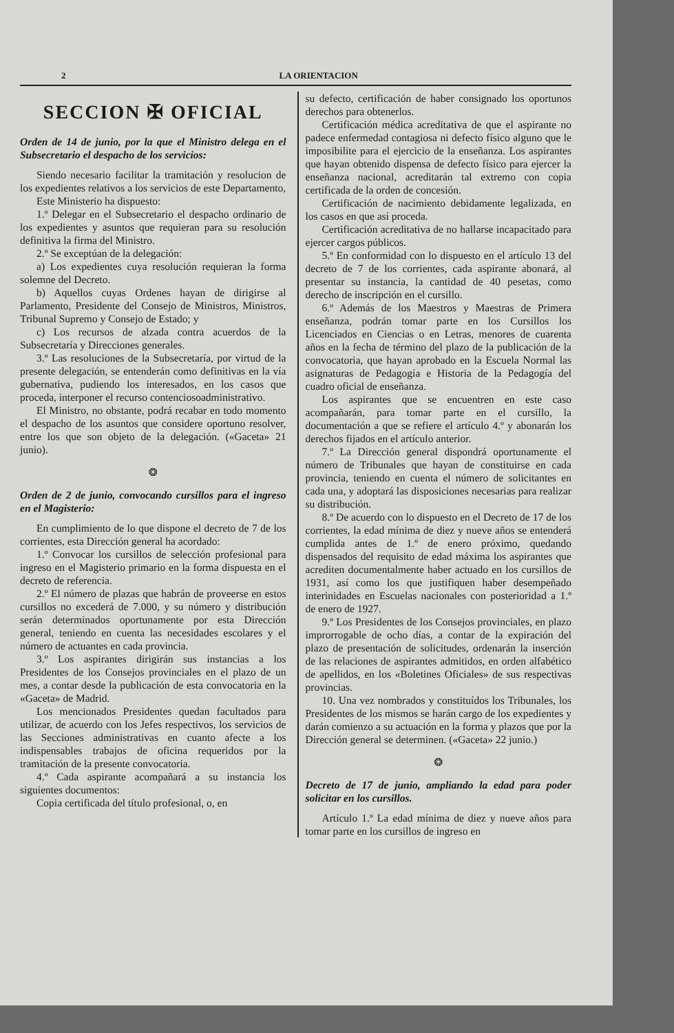2 LA ORIENTACION
SECCION ✠ OFICIAL
Orden de 14 de junio, por la que el Ministro delega en el Subsecretario el despacho de los servicios:
Siendo necesario facilitar la tramitación y resolucion de los expedientes relativos a los servicios de este Departamento,
Este Ministerio ha dispuesto:
1.º Delegar en el Subsecretario el despacho ordinario de los expedientes y asuntos que requieran para su resolución definitiva la firma del Ministro.
2.º Se exceptúan de la delegación:
a) Los expedientes cuya resolución requieran la forma solemne del Decreto.
b) Aquellos cuyas Ordenes hayan de dirigirse al Parlamento, Presidente del Consejo de Ministros, Ministros, Tribunal Supremo y Consejo de Estado; y
c) Los recursos de alzada contra acuerdos de la Subsecretaría y Direcciones generales.
3.º Las resoluciones de la Subsecretaría, por virtud de la presente delegación, se entenderán como definitivas en la vía gubernativa, pudiendo los interesados, en los casos que proceda, interponer el recurso contenciosoadministrativo.
El Ministro, no obstante, podrá recabar en todo momento el despacho de los asuntos que considere oportuno resolver, entre los que son objeto de la delegación. («Gaceta» 21 junio).
❂
Orden de 2 de junio, convocando cursillos para el ingreso en el Magisterio:
En cumplimiento de lo que dispone el decreto de 7 de los corrientes, esta Dirección general ha acordado:
1.º Convocar los cursillos de selección profesional para ingreso en el Magisterio primario en la forma dispuesta en el decreto de referencia.
2.º El número de plazas que habrán de proveerse en estos cursillos no excederá de 7.000, y su número y distribución serán determinados oportunamente por esta Dirección general, teniendo en cuenta las necesidades escolares y el número de actuantes en cada provincia.
3.º Los aspirantes dirigirán sus instancias a los Presidentes de los Consejos provinciales en el plazo de un mes, a contar desde la publicación de esta convocatoria en la «Gaceta» de Madrid.
Los mencionados Presidentes quedan facultados para utilizar, de acuerdo con los Jefes respectivos, los servicios de las Secciones administrativas en cuanto afecte a los indispensables trabajos de oficina requeridos por la tramitación de la presente convocatoria.
4.º Cada aspirante acompañará a su instancia los siguientes documentos:
Copia certificada del título profesional, o, en
su defecto, certificación de haber consignado los oportunos derechos para obtenerlos.
Certificación médica acreditativa de que el aspirante no padece enfermedad contagiosa ni defecto físico alguno que le imposibilite para el ejercicio de la enseñanza. Los aspirantes que hayan obtenido dispensa de defecto físico para ejercer la enseñanza nacional, acreditarán tal extremo con copia certificada de la orden de concesión.
Certificación de nacimiento debidamente legalizada, en los casos en que así proceda.
Certificación acreditativa de no hallarse incapacitado para ejercer cargos públicos.
5.º En conformidad con lo dispuesto en el artículo 13 del decreto de 7 de los corrientes, cada aspirante abonará, al presentar su instancia, la cantidad de 40 pesetas, como derecho de inscripción en el cursillo.
6.º Además de los Maestros y Maestras de Primera enseñanza, podrán tomar parte en los Cursillos los Licenciados en Ciencias o en Letras, menores de cuarenta años en la fecha de término del plazo de la publicación de la convocatoria, que hayan aprobado en la Escuela Normal las asignaturas de Pedagogía e Historia de la Pedagogía del cuadro oficial de enseñanza.
Los aspirantes que se encuentren en este caso acompañarán, para tomar parte en el cursillo, la documentación a que se refiere el artículo 4.º y abonarán los derechos fijados en el artículo anterior.
7.º La Dirección general dispondrá oportunamente el número de Tribunales que hayan de constituirse en cada provincia, teniendo en cuenta el número de solicitantes en cada una, y adoptará las disposiciones necesarias para realizar su distribución.
8.º De acuerdo con lo dispuesto en el Decreto de 17 de los corrientes, la edad mínima de diez y nueve años se entenderá cumplida antes de 1.º de enero próximo, quedando dispensados del requisito de edad máxima los aspirantes que acrediten documentalmente haber actuado en los cursillos de 1931, así como los que justifiquen haber desempeñado interinidades en Escuelas nacionales con posterioridad a 1.º de enero de 1927.
9.º Los Presidentes de los Consejos provinciales, en plazo improrrogable de ocho días, a contar de la expiración del plazo de presentación de solicitudes, ordenarán la inserción de las relaciones de aspirantes admitidos, en orden alfabético de apellidos, en los «Boletines Oficiales» de sus respectivas provincias.
10. Una vez nombrados y constituídos los Tribunales, los Presidentes de los mismos se harán cargo de los expedientes y darán comienzo a su actuación en la forma y plazos que por la Dirección general se determinen. («Gaceta» 22 junio.)
❂
Decreto de 17 de junio, ampliando la edad para poder solicitar en los cursillos.
Artículo 1.º La edad mínima de diez y nueve años para tomar parte en los cursillos de ingreso en